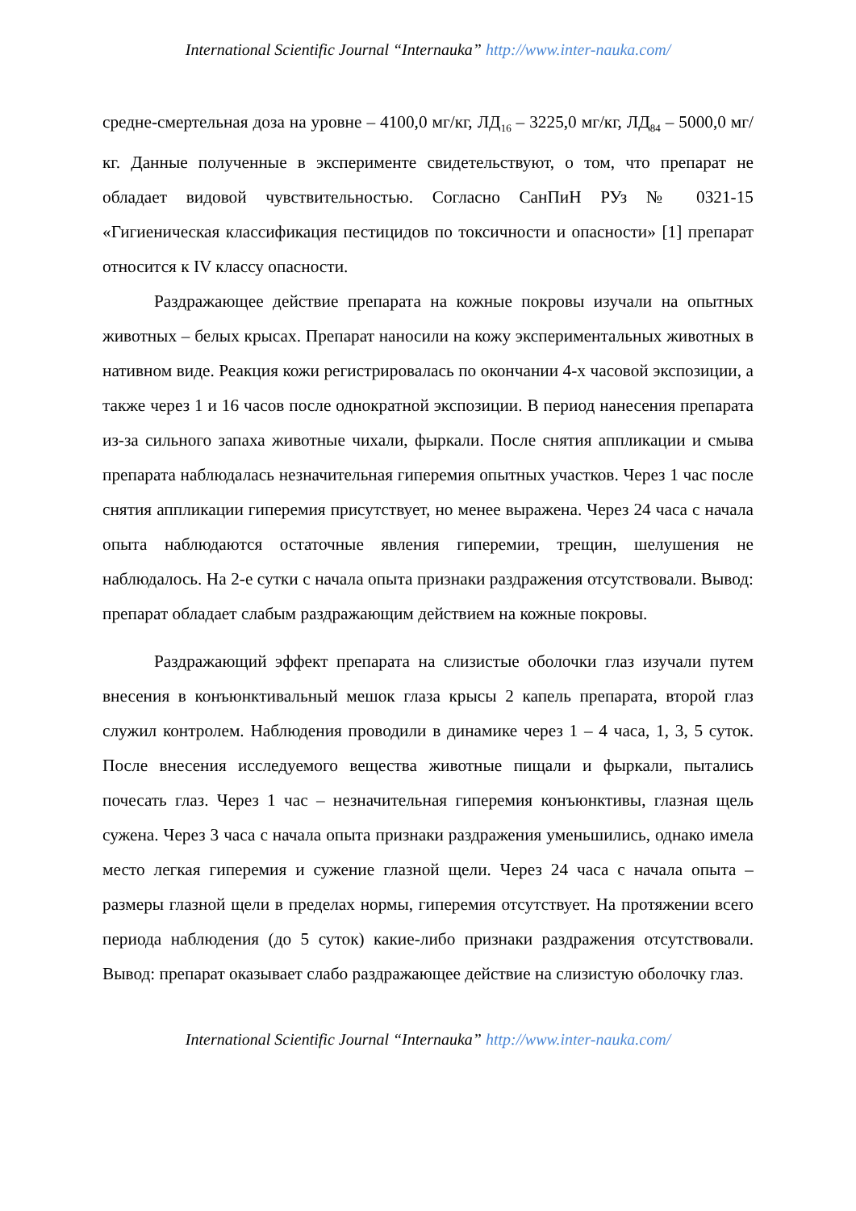International Scientific Journal “Internauka” http://www.inter-nauka.com/
средне-смертельная доза на уровне – 4100,0 мг/кг, ЛД<sub>16</sub> – 3225,0 мг/кг, ЛД<sub>84</sub> – 5000,0 мг/кг. Данные полученные в эксперименте свидетельствуют, о том, что препарат не обладает видовой чувствительностью. Согласно СанПиН РУз № 0321-15 «Гигиеническая классификация пестицидов по токсичности и опасности» [1] препарат относится к IV классу опасности.
Раздражающее действие препарата на кожные покровы изучали на опытных животных – белых крысах. Препарат наносили на кожу экспериментальных животных в нативном виде. Реакция кожи регистрировалась по окончании 4-х часовой экспозиции, а также через 1 и 16 часов после однократной экспозиции. В период нанесения препарата из-за сильного запаха животные чихали, фыркали. После снятия аппликации и смыва препарата наблюдалась незначительная гиперемия опытных участков. Через 1 час после снятия аппликации гиперемия присутствует, но менее выражена. Через 24 часа с начала опыта наблюдаются остаточные явления гиперемии, трещин, шелушения не наблюдалось. На 2-е сутки с начала опыта признаки раздражения отсутствовали. Вывод: препарат обладает слабым раздражающим действием на кожные покровы.
Раздражающий эффект препарата на слизистые оболочки глаз изучали путем внесения в конъюнктивальный мешок глаза крысы 2 капель препарата, второй глаз служил контролем. Наблюдения проводили в динамике через 1 – 4 часа, 1, 3, 5 суток. После внесения исследуемого вещества животные пищали и фыркали, пытались почесать глаз. Через 1 час – незначительная гиперемия конъюнктивы, глазная щель сужена. Через 3 часа с начала опыта признаки раздражения уменьшились, однако имела место легкая гиперемия и сужение глазной щели. Через 24 часа с начала опыта – размеры глазной щели в пределах нормы, гиперемия отсутствует. На протяжении всего периода наблюдения (до 5 суток) какие-либо признаки раздражения отсутствовали. Вывод: препарат оказывает слабо раздражающее действие на слизистую оболочку глаз.
International Scientific Journal “Internauka” http://www.inter-nauka.com/